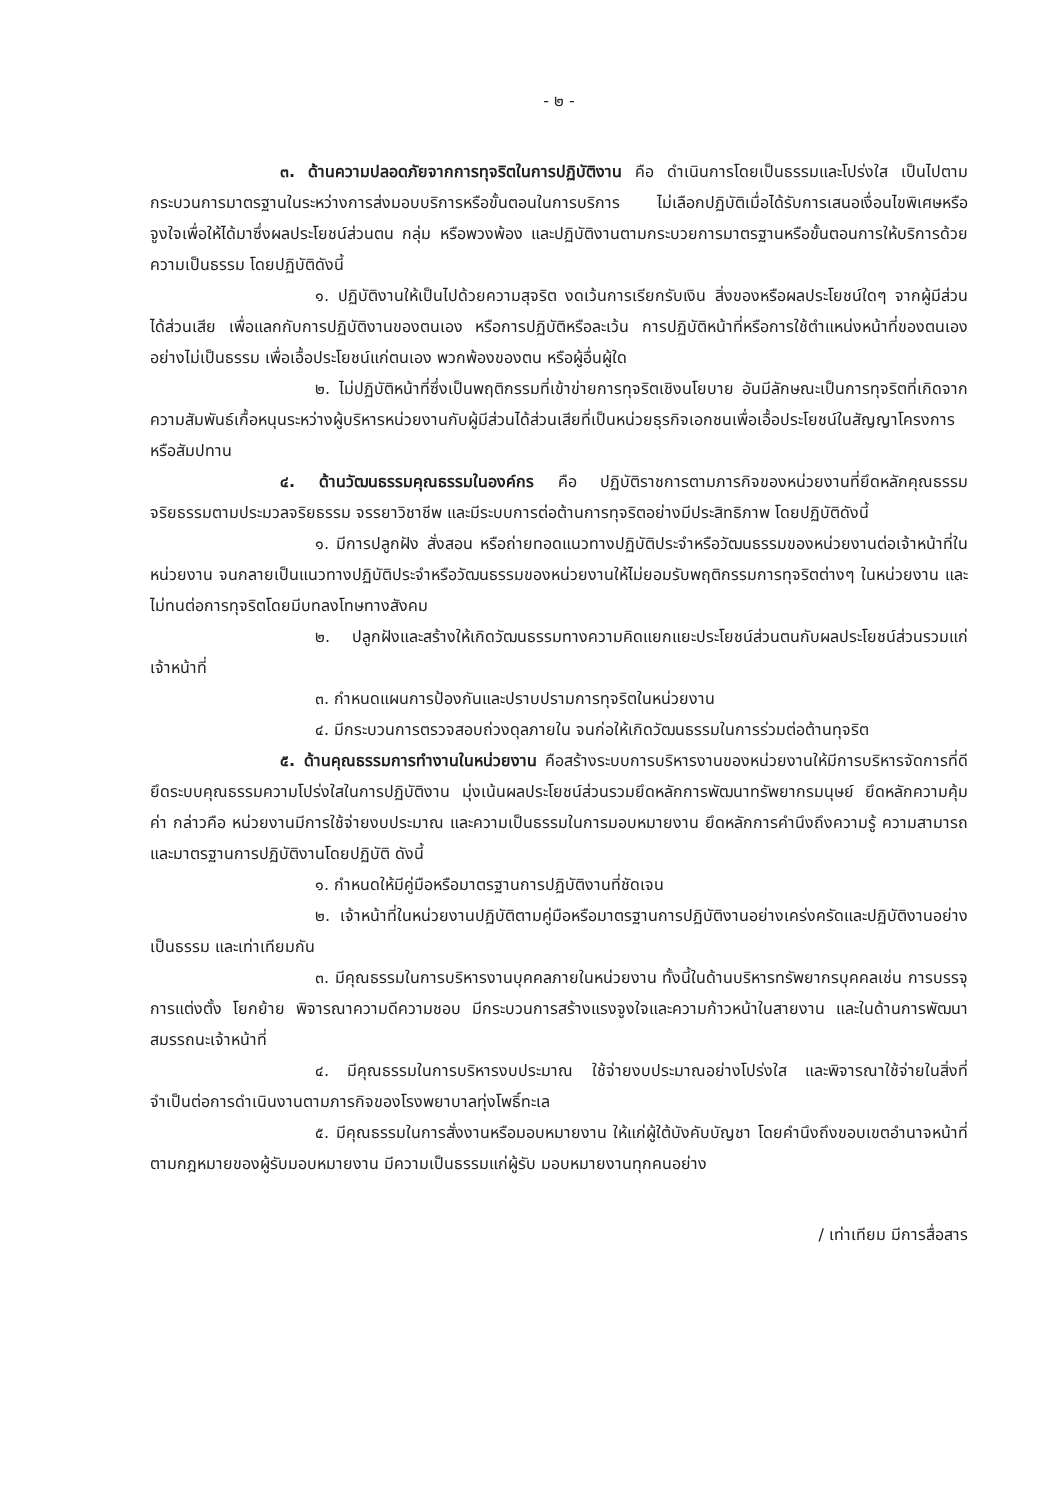- ๒ -
๓. ด้านความปลอดภัยจากการทุจริตในการปฏิบัติงาน คือ ดำเนินการโดยเป็นธรรมและโปร่งใส เป็นไปตามกระบวนการมาตรฐานในระหว่างการส่งมอบบริการหรือขั้นตอนในการบริการ ไม่เลือกปฏิบัติเมื่อได้รับการเสนอเงื่อนไขพิเศษหรือจูงใจเพื่อให้ได้มาซึ่งผลประโยชน์ส่วนตน กลุ่ม หรือพวงพ้อง และปฏิบัติงานตามกระบวยการมาตรฐานหรือขั้นตอนการให้บริการด้วยความเป็นธรรม โดยปฏิบัติดังนี้
๑. ปฏิบัติงานให้เป็นไปด้วยความสุจริต งดเว้นการเรียกรับเงิน สิ่งของหรือผลประโยชน์ใดๆ จากผู้มีส่วนได้ส่วนเสีย เพื่อแลกกับการปฏิบัติงานของตนเอง หรือการปฏิบัติหรือละเว้น การปฏิบัติหน้าที่หรือการใช้ตำแหน่งหน้าที่ของตนเองอย่างไม่เป็นธรรม เพื่อเอื้อประโยชน์แก่ตนเอง พวกพ้องของตน หรือผู้อื่นผู้ใด
๒. ไม่ปฏิบัติหน้าที่ซึ่งเป็นพฤติกรรมที่เข้าข่ายการทุจริตเชิงนโยบาย อันมีลักษณะเป็นการทุจริตที่เกิดจากความสัมพันธ์เกื้อหนุนระหว่างผู้บริหารหน่วยงานกับผู้มีส่วนได้ส่วนเสียที่เป็นหน่วยธุรกิจเอกชนเพื่อเอื้อประโยชน์ในสัญญาโครงการหรือสัมปทาน
๔. ด้านวัฒนธรรมคุณธรรมในองค์กร คือ ปฏิบัติราชการตามภารกิจของหน่วยงานที่ยึดหลักคุณธรรมจริยธรรมตามประมวลจริยธรรม จรรยาวิชาชีพ และมีระบบการต่อต้านการทุจริตอย่างมีประสิทธิภาพ โดยปฏิบัติดังนี้
๑. มีการปลูกฝัง สั่งสอน หรือถ่ายทอดแนวทางปฏิบัติประจำหรือวัฒนธรรมของหน่วยงานต่อเจ้าหน้าที่ในหน่วยงาน จนกลายเป็นแนวทางปฏิบัติประจำหรือวัฒนธรรมของหน่วยงานให้ไม่ยอมรับพฤติกรรมการทุจริตต่างๆ ในหน่วยงาน และไม่ทนต่อการทุจริตโดยมีบทลงโทษทางสังคม
๒. ปลูกฝังและสร้างให้เกิดวัฒนธรรมทางความคิดแยกแยะประโยชน์ส่วนตนกับผลประโยชน์ส่วนรวมแก่เจ้าหน้าที่
๓. กำหนดแผนการป้องกันและปราบปรามการทุจริตในหน่วยงาน
๔. มีกระบวนการตรวจสอบถ่วงดุลภายใน จนก่อให้เกิดวัฒนธรรมในการร่วมต่อต้านทุจริต
๕. ด้านคุณธรรมการทำงานในหน่วยงาน คือสร้างระบบการบริหารงานของหน่วยงานให้มีการบริหารจัดการที่ดี ยึดระบบคุณธรรมความโปร่งใสในการปฏิบัติงาน มุ่งเน้นผลประโยชน์ส่วนรวมยึดหลักการพัฒนาทรัพยากรมนุษย์ ยึดหลักความคุ้มค่า กล่าวคือ หน่วยงานมีการใช้จ่ายงบประมาณ และความเป็นธรรมในการมอบหมายงาน ยึดหลักการคำนึงถึงความรู้ ความสามารถ และมาตรฐานการปฏิบัติงานโดยปฏิบัติ ดังนี้
๑. กำหนดให้มีคู่มือหรือมาตรฐานการปฏิบัติงานที่ชัดเจน
๒. เจ้าหน้าที่ในหน่วยงานปฏิบัติตามคู่มือหรือมาตรฐานการปฏิบัติงานอย่างเคร่งครัดและปฏิบัติงานอย่างเป็นธรรม และเท่าเทียมกัน
๓. มีคุณธรรมในการบริหารงานบุคคลภายในหน่วยงาน ทั้งนี้ในด้านบริหารทรัพยากรบุคคลเช่น การบรรจุ การแต่งตั้ง โยกย้าย พิจารณาความดีความชอบ มีกระบวนการสร้างแรงจูงใจและความก้าวหน้าในสายงาน และในด้านการพัฒนาสมรรถนะเจ้าหน้าที่
๔. มีคุณธรรมในการบริหารงบประมาณ ใช้จ่ายงบประมาณอย่างโปร่งใส และพิจารณาใช้จ่ายในสิ่งที่จำเป็นต่อการดำเนินงานตามภารกิจของโรงพยาบาลทุ่งโพธิ์ทะเล
๕. มีคุณธรรมในการสั่งงานหรือมอบหมายงาน ให้แก่ผู้ใต้บังคับบัญชา โดยคำนึงถึงขอบเขตอำนาจหน้าที่ตามกฎหมายของผู้รับมอบหมายงาน มีความเป็นธรรมแก่ผู้รับ มอบหมายงานทุกคนอย่าง
/ เท่าเทียม มีการสื่อสาร